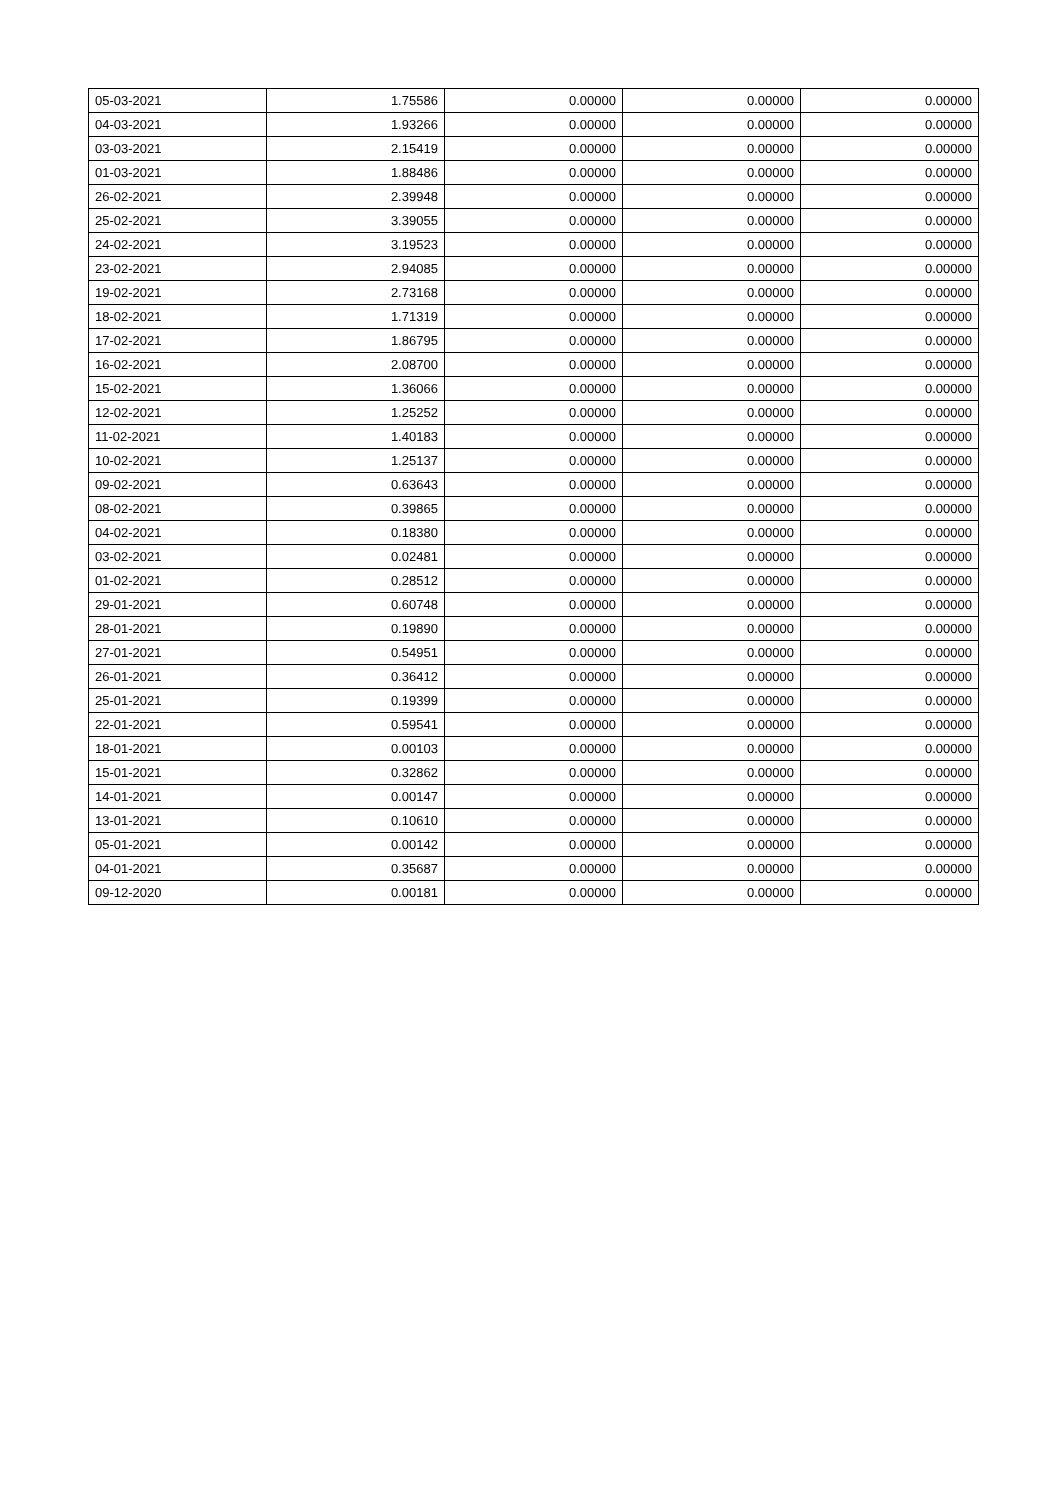| 05-03-2021 | 1.75586 | 0.00000 | 0.00000 | 0.00000 |
| 04-03-2021 | 1.93266 | 0.00000 | 0.00000 | 0.00000 |
| 03-03-2021 | 2.15419 | 0.00000 | 0.00000 | 0.00000 |
| 01-03-2021 | 1.88486 | 0.00000 | 0.00000 | 0.00000 |
| 26-02-2021 | 2.39948 | 0.00000 | 0.00000 | 0.00000 |
| 25-02-2021 | 3.39055 | 0.00000 | 0.00000 | 0.00000 |
| 24-02-2021 | 3.19523 | 0.00000 | 0.00000 | 0.00000 |
| 23-02-2021 | 2.94085 | 0.00000 | 0.00000 | 0.00000 |
| 19-02-2021 | 2.73168 | 0.00000 | 0.00000 | 0.00000 |
| 18-02-2021 | 1.71319 | 0.00000 | 0.00000 | 0.00000 |
| 17-02-2021 | 1.86795 | 0.00000 | 0.00000 | 0.00000 |
| 16-02-2021 | 2.08700 | 0.00000 | 0.00000 | 0.00000 |
| 15-02-2021 | 1.36066 | 0.00000 | 0.00000 | 0.00000 |
| 12-02-2021 | 1.25252 | 0.00000 | 0.00000 | 0.00000 |
| 11-02-2021 | 1.40183 | 0.00000 | 0.00000 | 0.00000 |
| 10-02-2021 | 1.25137 | 0.00000 | 0.00000 | 0.00000 |
| 09-02-2021 | 0.63643 | 0.00000 | 0.00000 | 0.00000 |
| 08-02-2021 | 0.39865 | 0.00000 | 0.00000 | 0.00000 |
| 04-02-2021 | 0.18380 | 0.00000 | 0.00000 | 0.00000 |
| 03-02-2021 | 0.02481 | 0.00000 | 0.00000 | 0.00000 |
| 01-02-2021 | 0.28512 | 0.00000 | 0.00000 | 0.00000 |
| 29-01-2021 | 0.60748 | 0.00000 | 0.00000 | 0.00000 |
| 28-01-2021 | 0.19890 | 0.00000 | 0.00000 | 0.00000 |
| 27-01-2021 | 0.54951 | 0.00000 | 0.00000 | 0.00000 |
| 26-01-2021 | 0.36412 | 0.00000 | 0.00000 | 0.00000 |
| 25-01-2021 | 0.19399 | 0.00000 | 0.00000 | 0.00000 |
| 22-01-2021 | 0.59541 | 0.00000 | 0.00000 | 0.00000 |
| 18-01-2021 | 0.00103 | 0.00000 | 0.00000 | 0.00000 |
| 15-01-2021 | 0.32862 | 0.00000 | 0.00000 | 0.00000 |
| 14-01-2021 | 0.00147 | 0.00000 | 0.00000 | 0.00000 |
| 13-01-2021 | 0.10610 | 0.00000 | 0.00000 | 0.00000 |
| 05-01-2021 | 0.00142 | 0.00000 | 0.00000 | 0.00000 |
| 04-01-2021 | 0.35687 | 0.00000 | 0.00000 | 0.00000 |
| 09-12-2020 | 0.00181 | 0.00000 | 0.00000 | 0.00000 |